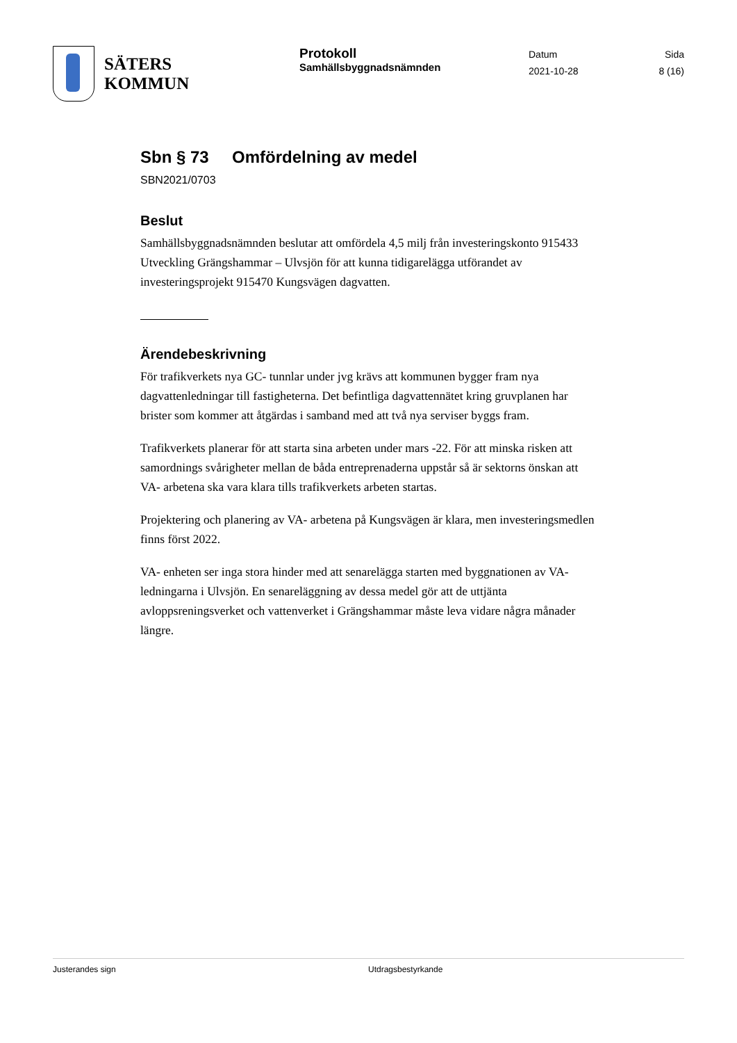SÄTERS
KOMMUN
Protokoll
Samhällsbyggnadsnämnden
Datum
2021-10-28
Sida
8 (16)
Sbn § 73 Omfördelning av medel
SBN2021/0703
Beslut
Samhällsbyggnadsnämnden beslutar att omfördela 4,5 milj från investeringskonto 915433 Utveckling Grängshammar – Ulvsjön för att kunna tidigarelägga utförandet av investeringsprojekt 915470 Kungsvägen dagvatten.
Ärendebeskrivning
För trafikverkets nya GC- tunnlar under jvg krävs att kommunen bygger fram nya dagvattenledningar till fastigheterna. Det befintliga dagvattennätet kring gruvplanen har brister som kommer att åtgärdas i samband med att två nya serviser byggs fram.
Trafikverkets planerar för att starta sina arbeten under mars -22. För att minska risken att samordnings svårigheter mellan de båda entreprenaderna uppstår så är sektorns önskan att VA- arbetena ska vara klara tills trafikverkets arbeten startas.
Projektering och planering av VA- arbetena på Kungsvägen är klara, men investeringsmedlen finns först 2022.
VA- enheten ser inga stora hinder med att senarelägga starten med byggnationen av VA- ledningarna i Ulvsjön. En senareläggning av dessa medel gör att de uttjänta avloppsreningsverket och vattenverket i Grängshammar måste leva vidare några månader längre.
Justerandes sign Utdragsbestyrkande